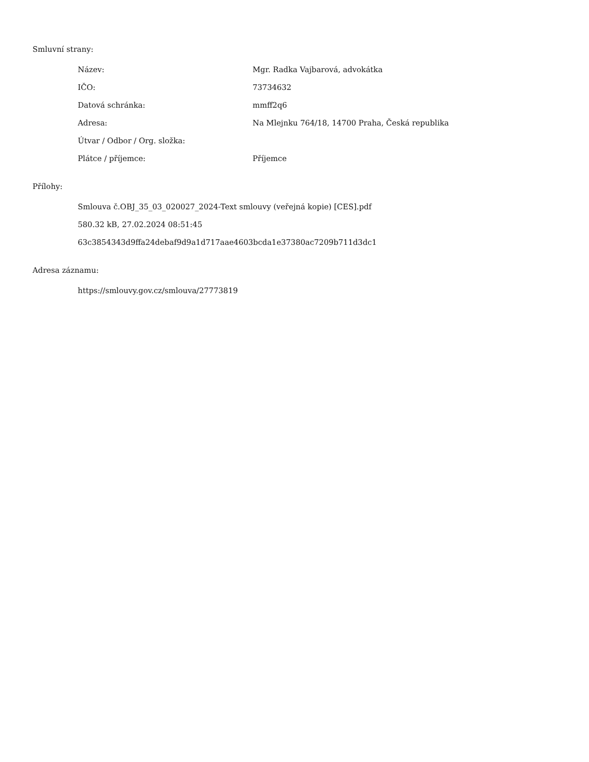Smluvní strany:
| Název: | Mgr. Radka Vajbarová, advokátka |
| IČO: | 73734632 |
| Datová schránka: | mmff2q6 |
| Adresa: | Na Mlejnku 764/18, 14700 Praha, Česká republika |
| Útvar / Odbor / Org. složka: | |
| Plátce / příjemce: | Příjemce |
Přílohy:
Smlouva č.OBJ_35_03_020027_2024-Text smlouvy (veřejná kopie) [CES].pdf
580.32 kB, 27.02.2024 08:51:45
63c3854343d9ffa24debaf9d9a1d717aae4603bcda1e37380ac7209b711d3dc1
Adresa záznamu:
https://smlouvy.gov.cz/smlouva/27773819